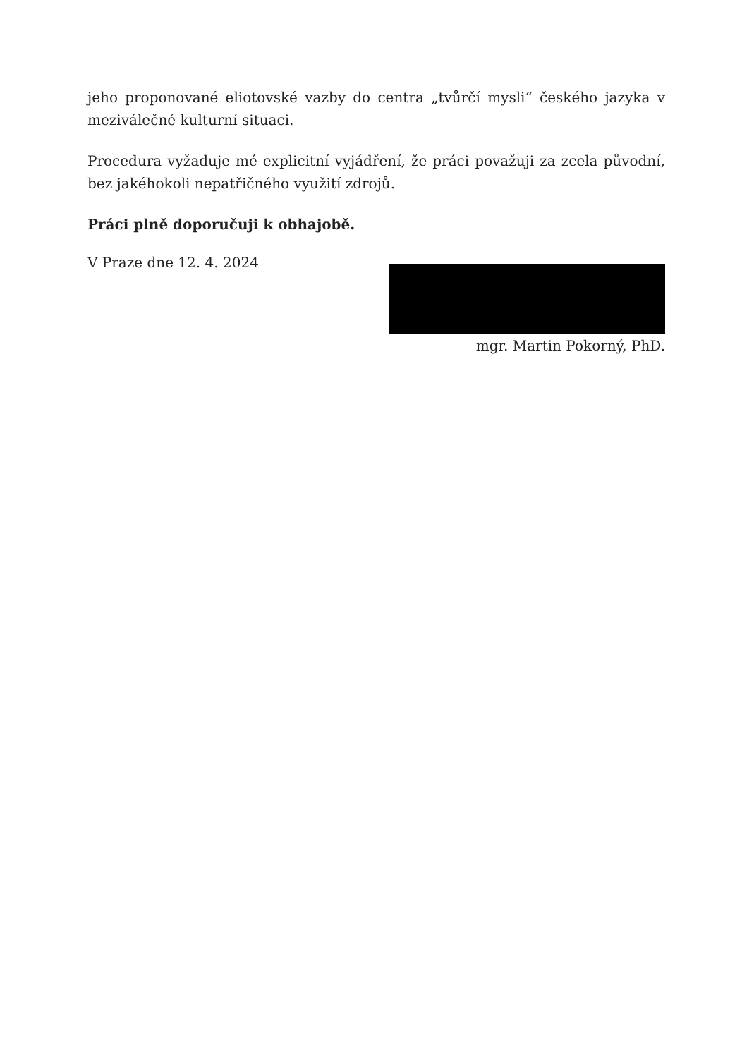jeho proponované eliotovské vazby do centra „tvůrčí mysli“ českého jazyka v meziválečné kulturní situaci.
Procedura vyžaduje mé explicitní vyjádření, že práci považuji za zcela původní, bez jakéhokoli nepatřičného využití zdrojů.
Práci plně doporučuji k obhajobě.
V Praze dne 12. 4. 2024
mgr. Martin Pokorný, PhD.